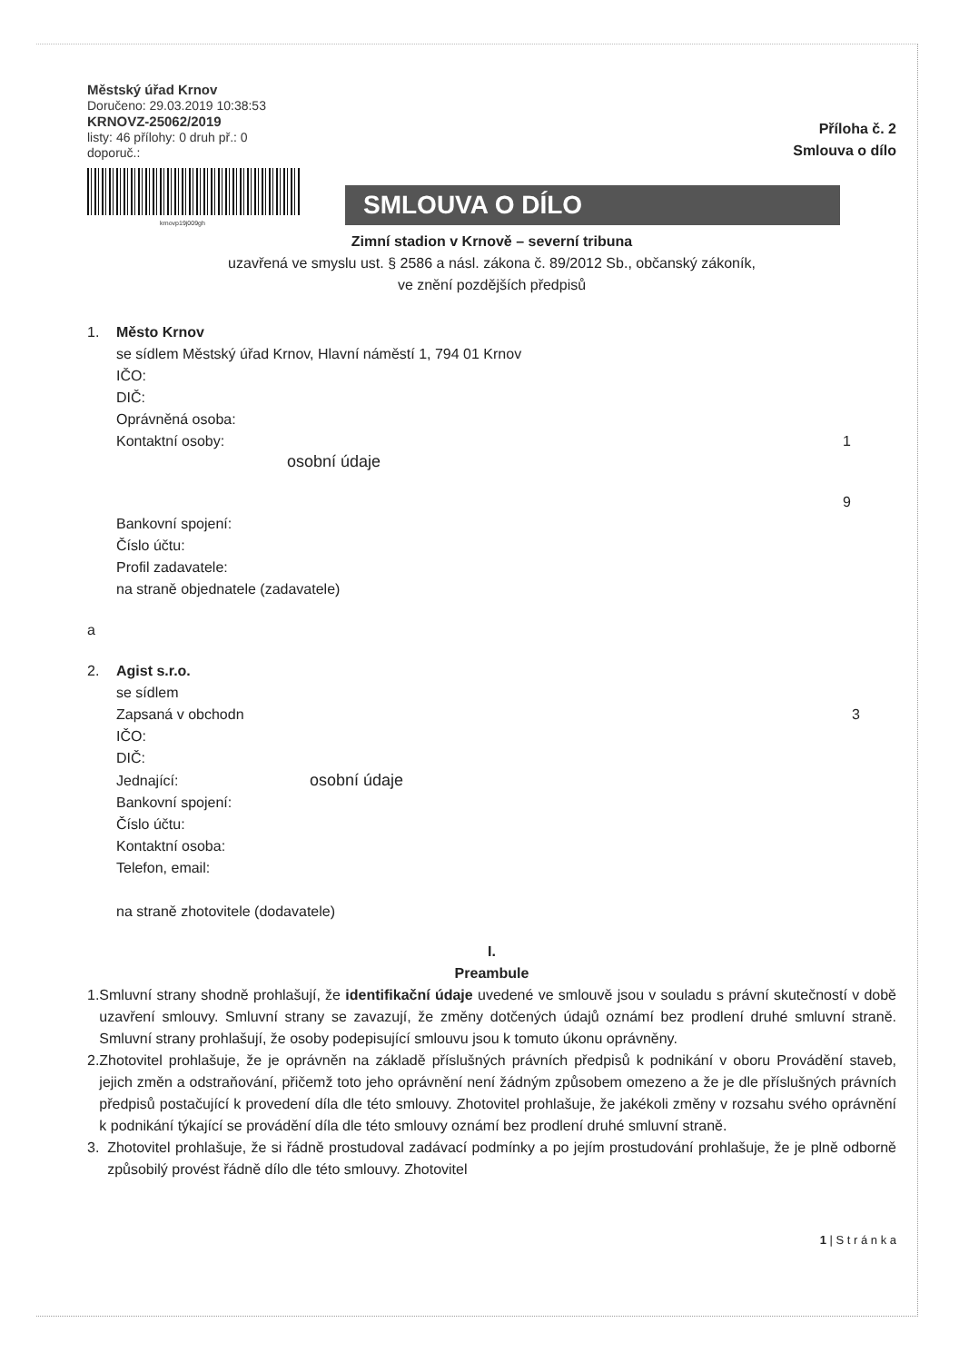Městský úřad Krnov
Doručeno: 29.03.2019 10:38:53
KRNOVZ-25062/2019
listy: 46 přílohy: 0 druh př.: 0
doporuč.:
krnovp19j009gh
Příloha č. 2
Smlouva o dílo
SMLOUVA O DÍLO
Zimní stadion v Krnově – severní tribuna
uzavřená ve smyslu ust. § 2586 a násl. zákona č. 89/2012 Sb., občanský zákoník,
ve znění pozdějších předpisů
1. Město Krnov
se sídlem Městský úřad Krnov, Hlavní náměstí 1, 794 01 Krnov
IČO:
DIČ:
Oprávněná osoba:
Kontaktní osoby: 1
osobní údaje
9
Bankovní spojení:
Číslo účtu:
Profil zadavatele:
na straně objednatele (zadavatele)
a
2. Agist s.r.o.
se sídlem
Zapsaná v obchodn 3
IČO:
DIČ:
Jednající: osobní údaje
Bankovní spojení:
Číslo účtu:
Kontaktní osoba:
Telefon, email:
na straně zhotovitele (dodavatele)
I.
Preambule
1.
Smluvní strany shodně prohlašují, že identifikační údaje uvedené ve smlouvě jsou v souladu s právní skutečností v době uzavření smlouvy. Smluvní strany se zavazují, že změny dotčených údajů oznámí bez prodlení druhé smluvní straně. Smluvní strany prohlašují, že osoby podepisující smlouvu jsou k tomuto úkonu oprávněny.
2.
Zhotovitel prohlašuje, že je oprávněn na základě příslušných právních předpisů k podnikání v oboru Provádění staveb, jejich změn a odstraňování, přičemž toto jeho oprávnění není žádným způsobem omezeno a že je dle příslušných právních předpisů postačující k provedení díla dle této smlouvy. Zhotovitel prohlašuje, že jakékoli změny v rozsahu svého oprávnění k podnikání týkající se provádění díla dle této smlouvy oznámí bez prodlení druhé smluvní straně.
3.
Zhotovitel prohlašuje, že si řádně prostudoval zadávací podmínky a po jejím prostudování prohlašuje, že je plně odborně způsobilý provést řádně dílo dle této smlouvy. Zhotovitel
1 | S t r á n k a